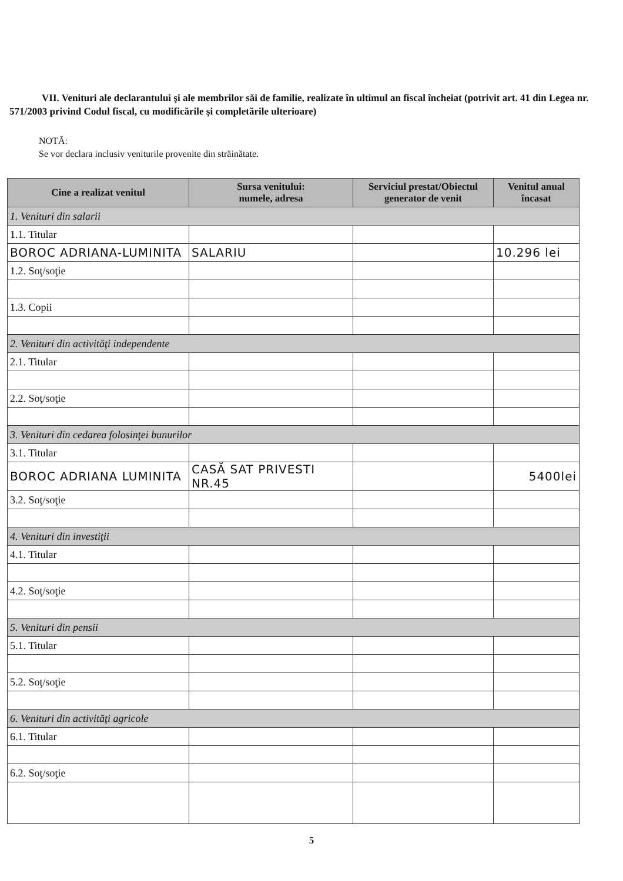VII. Venituri ale declarantului şi ale membrilor săi de familie, realizate în ultimul an fiscal încheiat (potrivit art. 41 din Legea nr. 571/2003 privind Codul fiscal, cu modificările şi completările ulterioare)
NOTĂ:
Se vor declara inclusiv veniturile provenite din străinătate.
| Cine a realizat venitul | Sursa venitului: numele, adresa | Serviciul prestat/Obiectul generator de venit | Venitul anual încasat |
| --- | --- | --- | --- |
| 1. Venituri din salarii | | | |
| 1.1. Titular | | | |
| BOROC ADRIANA-LUMINITA | SALARIU | | 10.296 lei |
| 1.2. Soţ/soţie | | | |
| 1.3. Copii | | | |
| 2. Venituri din activităţi independente | | | |
| 2.1. Titular | | | |
| 2.2. Soţ/soţie | | | |
| 3. Venituri din cedarea folosinţei bunurilor | | | |
| 3.1. Titular | | | |
| BOROC ADRIANA LUMINITA | CASĂ SAT PRIVESTI NR.45 | | 5400lei |
| 3.2. Soţ/soţie | | | |
| 4. Venituri din investiţii | | | |
| 4.1. Titular | | | |
| 4.2. Soţ/soţie | | | |
| 5. Venituri din pensii | | | |
| 5.1. Titular | | | |
| 5.2. Soţ/soţie | | | |
| 6. Venituri din activităţi agricole | | | |
| 6.1. Titular | | | |
| 6.2. Soţ/soţie | | | |
5